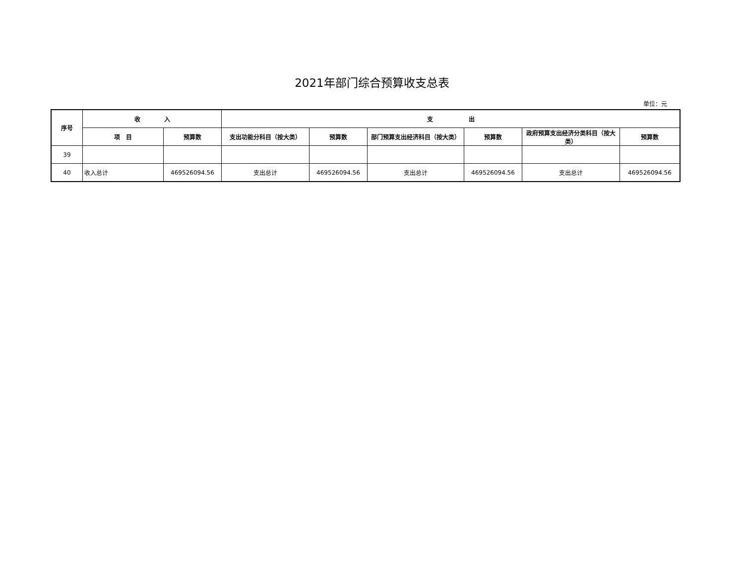2021年部门综合预算收支总表
单位：元
| 序号 | 收 入 | | 支 出 | | | | | |
| --- | --- | --- | --- | --- | --- | --- | --- | --- |
| | 项 目 | 预算数 | 支出功能分科目（按大类） | 预算数 | 部门预算支出经济科目（按大类） | 预算数 | 政府预算支出经济分类科目（按大类） | 预算数 |
| 39 | | | | | | | | |
| 40 | 收入总计 | 469526094.56 | 支出总计 | 469526094.56 | 支出总计 | 469526094.56 | 支出总计 | 469526094.56 |